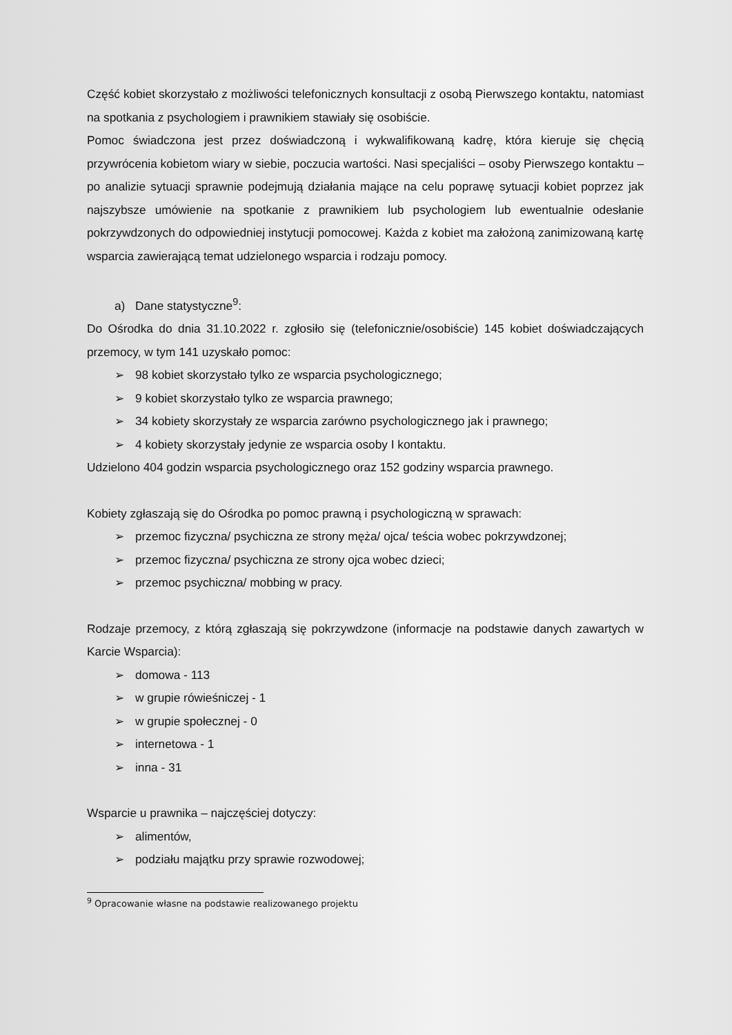Część kobiet skorzystało z możliwości telefonicznych konsultacji z osobą Pierwszego kontaktu, natomiast na spotkania z psychologiem i prawnikiem stawiały się osobiście.
Pomoc świadczona jest przez doświadczoną i wykwalifikowaną kadrę, która kieruje się chęcią przywrócenia kobietom wiary w siebie, poczucia wartości. Nasi specjaliści – osoby Pierwszego kontaktu – po analizie sytuacji sprawnie podejmują działania mające na celu poprawę sytuacji kobiet poprzez jak najszybsze umówienie na spotkanie z prawnikiem lub psychologiem lub ewentualnie odesłanie pokrzywdzonych do odpowiedniej instytucji pomocowej. Każda z kobiet ma założoną zanimizowaną kartę wsparcia zawierającą temat udzielonego wsparcia i rodzaju pomocy.
a) Dane statystyczne<sup>9</sup>:
Do Ośrodka do dnia 31.10.2022 r. zgłosiło się (telefonicznie/osobiście) 145 kobiet doświadczających przemocy, w tym 141 uzyskało pomoc:
➢ 98 kobiet skorzystało tylko ze wsparcia psychologicznego;
➢ 9 kobiet skorzystało tylko ze wsparcia prawnego;
➢ 34 kobiety skorzystały ze wsparcia zarówno psychologicznego jak i prawnego;
➢ 4 kobiety skorzystały jedynie ze wsparcia osoby I kontaktu.
Udzielono 404 godzin wsparcia psychologicznego oraz 152 godziny wsparcia prawnego.
Kobiety zgłaszają się do Ośrodka po pomoc prawną i psychologiczną w sprawach:
➢ przemoc fizyczna/ psychiczna ze strony męża/ ojca/ teścia wobec pokrzywdzonej;
➢ przemoc fizyczna/ psychiczna ze strony ojca wobec dzieci;
➢ przemoc psychiczna/ mobbing w pracy.
Rodzaje przemocy, z którą zgłaszają się pokrzywdzone (informacje na podstawie danych zawartych w Karcie Wsparcia):
➢ domowa - 113
➢ w grupie rówieśniczej - 1
➢ w grupie społecznej - 0
➢ internetowa - 1
➢ inna - 31
Wsparcie u prawnika – najczęściej dotyczy:
➢ alimentów,
➢ podziału majątku przy sprawie rozwodowej;
<sup>9</sup> Opracowanie własne na podstawie realizowanego projektu